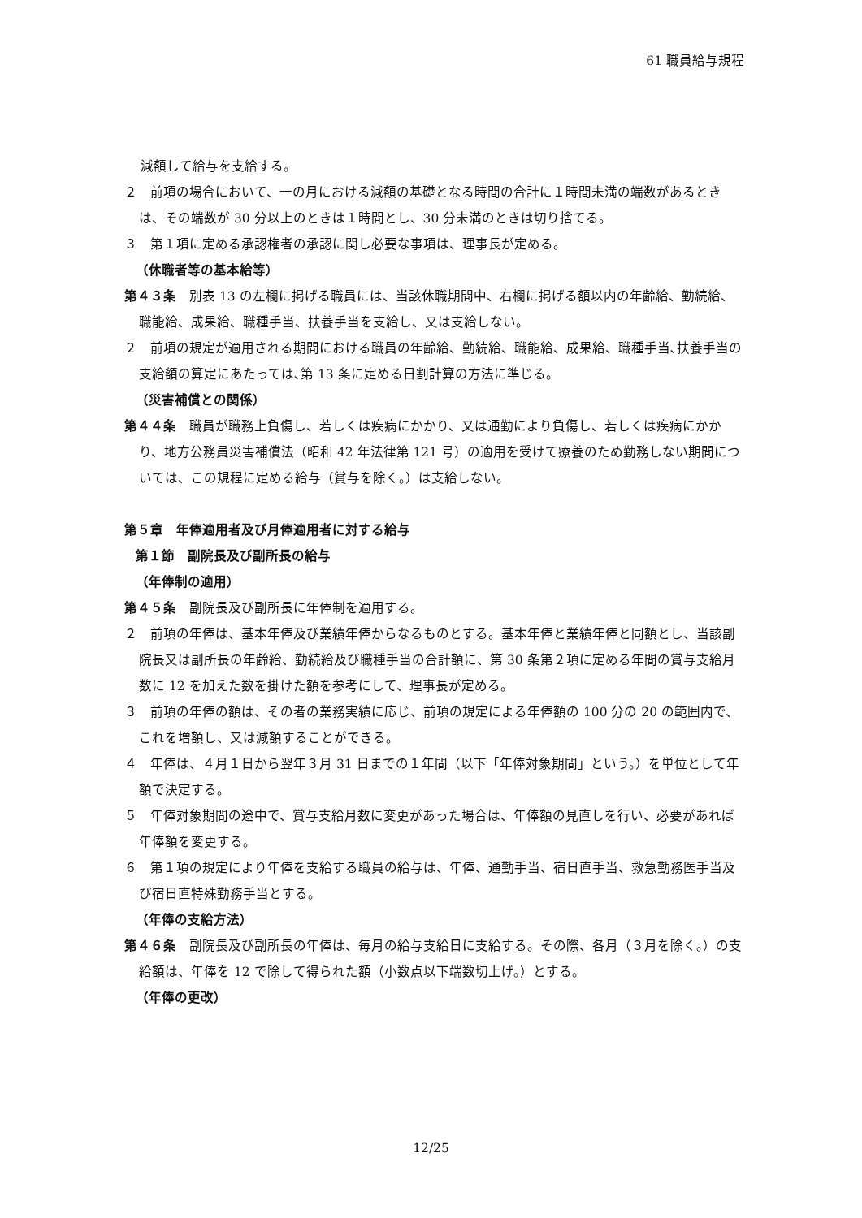61 職員給与規程
減額して給与を支給する。
２　前項の場合において、一の月における減額の基礎となる時間の合計に１時間未満の端数があるときは、その端数が 30 分以上のときは１時間とし、30 分未満のときは切り捨てる。
３　第１項に定める承認権者の承認に関し必要な事項は、理事長が定める。
（休職者等の基本給等）
第４３条　別表 13 の左欄に掲げる職員には、当該休職期間中、右欄に掲げる額以内の年齢給、勤続給、職能給、成果給、職種手当、扶養手当を支給し、又は支給しない。
２　前項の規定が適用される期間における職員の年齢給、勤続給、職能給、成果給、職種手当､扶養手当の支給額の算定にあたっては､第 13 条に定める日割計算の方法に準じる。
（災害補償との関係）
第４４条　職員が職務上負傷し、若しくは疾病にかかり、又は通勤により負傷し、若しくは疾病にかかり、地方公務員災害補償法（昭和 42 年法律第 121 号）の適用を受けて療養のため勤務しない期間については、この規程に定める給与（賞与を除く。）は支給しない。
第５章　年俸適用者及び月俸適用者に対する給与
第１節　副院長及び副所長の給与
（年俸制の適用）
第４５条　副院長及び副所長に年俸制を適用する。
２　前項の年俸は、基本年俸及び業績年俸からなるものとする。基本年俸と業績年俸と同額とし、当該副院長又は副所長の年齢給、勤続給及び職種手当の合計額に、第 30 条第２項に定める年間の賞与支給月数に 12 を加えた数を掛けた額を参考にして、理事長が定める。
３　前項の年俸の額は、その者の業務実績に応じ、前項の規定による年俸額の 100 分の 20 の範囲内で、これを増額し、又は減額することができる。
４　年俸は、４月１日から翌年３月 31 日までの１年間（以下「年俸対象期間」という。）を単位として年額で決定する。
５　年俸対象期間の途中で、賞与支給月数に変更があった場合は、年俸額の見直しを行い、必要があれば年俸額を変更する。
６　第１項の規定により年俸を支給する職員の給与は、年俸、通勤手当、宿日直手当、救急勤務医手当及び宿日直特殊勤務手当とする。
（年俸の支給方法）
第４６条　副院長及び副所長の年俸は、毎月の給与支給日に支給する。その際、各月（３月を除く。）の支給額は、年俸を 12 で除して得られた額（小数点以下端数切上げ。）とする。
（年俸の更改）
12/25